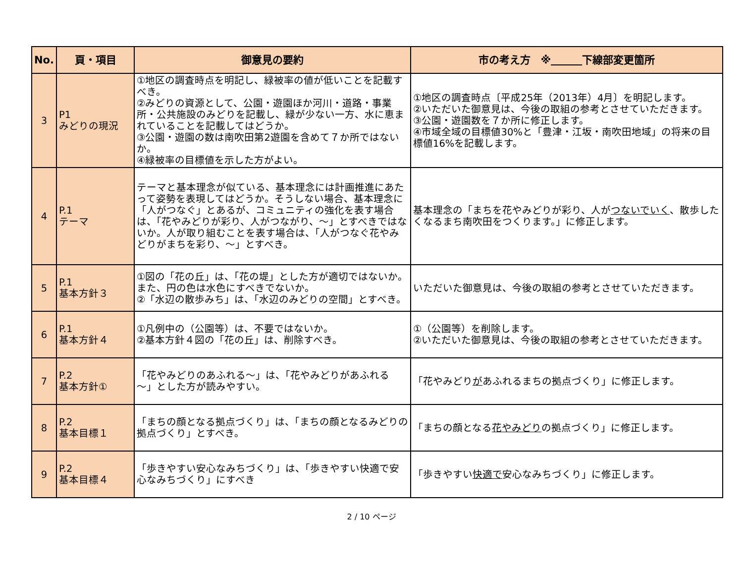| No. | 頁・項目 | 御意見の要約 | 市の考え方 ※ 下線部変更箇所 |
| --- | --- | --- | --- |
| 3 | P1 みどりの現況 | ①地区の調査時点を明記し、緑被率の値が低いことを記載すべき。 ②みどりの資源として、公園・遊園ほか河川・道路・事業所・公共施設のみどりを記載し、緑が少ない一方、水に恵まれていることを記載してはどうか。 ③公園・遊園の数は南吹田第2遊園を含めて７か所ではないか。 ④緑被率の目標値を示した方がよい。 | ①地区の調査時点〔平成25年（2013年）4月〕を明記します。 ②いただいた御意見は、今後の取組の参考とさせていただきます。 ③公園・遊園数を７か所に修正します。 ④市域全域の目標値30%と「豊津・江坂・南吹田地域」の将来の目標値16%を記載します。 |
| 4 | P.1 テーマ | テーマと基本理念が似ている、基本理念には計画推進にあたって姿勢を表現してはどうか。そうしない場合、基本理念に「人がつなぐ」とあるが、コミュニティの強化を表す場合は、「花やみどりが彩り、人がつながり、～」とすべきではないか。人が取り組むことを表す場合は、「人がつなぐ花やみどりがまちを彩り、～」とすべき。 | 基本理念の「まちを花やみどりが彩り、人が つないでいく 、散歩したくなるまち南吹田をつくります。」に修正します。 |
| 5 | P.1 基本方針３ | ①図の「花の丘」は、「花の堤」とした方が適切ではないか。また、円の色は水色にすべきでないか。 ②「水辺の散歩みち」は、「水辺のみどりの空間」とすべき。 | いただいた御意見は、今後の取組の参考とさせていただきます。 |
| 6 | P.1 基本方針４ | ①凡例中の（公園等）は、不要ではないか。 ②基本方針４図の「花の丘」は、削除すべき。 | ①（公園等）を削除します。 ②いただいた御意見は、今後の取組の参考とさせていただきます。 |
| 7 | P.2 基本方針① | 「花やみどりのあふれる～」は、「花やみどりがあふれる～」とした方が読みやすい。 | 「花やみどり が あふれるまちの拠点づくり」に修正します。 |
| 8 | P.2 基本目標１ | 「まちの顔となる拠点づくり」は、「まちの顔となるみどりの拠点づくり」とすべき。 | 「まちの顔となる 花やみどり の拠点づくり」に修正します。 |
| 9 | P.2 基本目標４ | 「歩きやすい安心なみちづくり」は、「歩きやすい快適で安心なみちづくり」にすべき | 「歩きやすい 快適で 安心なみちづくり」に修正します。 |
2 / 10 ページ